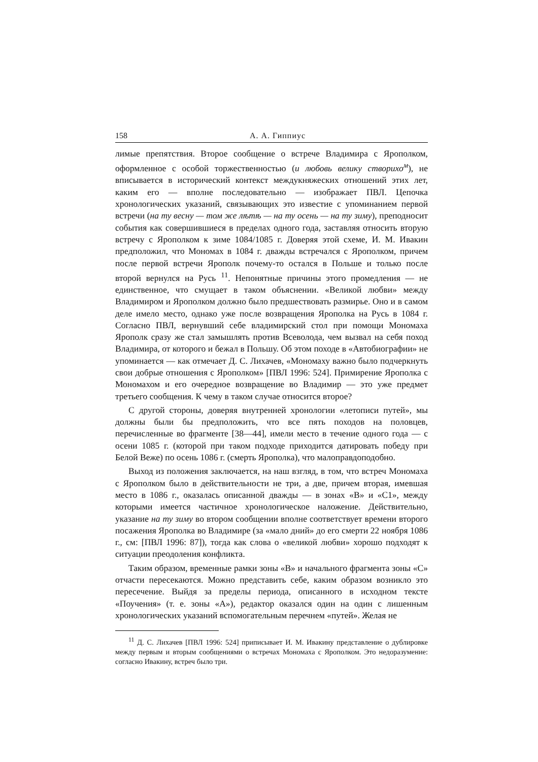158 А. А. Гиппиус
лимые препятствия. Второе сообщение о встрече Владимира с Ярополком, оформленное с особой торжественностью (и любовь велику створихо<sup>м</sup>), не вписывается в исторический контекст междукняжеских отношений этих лет, каким его — вполне последовательно — изображает ПВЛ. Цепочка хронологических указаний, связывающих это известие с упоминанием первой встречи (на ту весну — том же лѣтѣ — на ту осень — на ту зиму), преподносит события как совершившиеся в пределах одного года, заставляя относить вторую встречу с Ярополком к зиме 1084/1085 г. Доверяя этой схеме, И. М. Ивакин предположил, что Мономах в 1084 г. дважды встречался с Ярополком, причем после первой встречи Ярополк почему-то остался в Польше и только после второй вернулся на Русь <sup>11</sup>. Непонятные причины этого промедления — не единственное, что смущает в таком объяснении. «Великой любви» между Владимиром и Ярополком должно было предшествовать размирье. Оно и в самом деле имело место, однако уже после возвращения Ярополка на Русь в 1084 г. Согласно ПВЛ, вернувший себе владимирский стол при помощи Мономаха Ярополк сразу же стал замышлять против Всеволода, чем вызвал на себя поход Владимира, от которого и бежал в Польшу. Об этом походе в «Автобиографии» не упоминается — как отмечает Д. С. Лихачев, «Мономаху важно было подчеркнуть свои добрые отношения с Ярополком» [ПВЛ 1996: 524]. Примирение Ярополка с Мономахом и его очередное возвращение во Владимир — это уже предмет третьего сообщения. К чему в таком случае относится второе?
С другой стороны, доверяя внутренней хронологии «летописи путей», мы должны были бы предположить, что все пять походов на половцев, перечисленные во фрагменте [38—44], имели место в течение одного года — с осени 1085 г. (которой при таком подходе приходится датировать победу при Белой Веже) по осень 1086 г. (смерть Ярополка), что малоправдоподобно.
Выход из положения заключается, на наш взгляд, в том, что встреч Мономаха с Ярополком было в действительности не три, а две, причем вторая, имевшая место в 1086 г., оказалась описанной дважды — в зонах «B» и «C1», между которыми имеется частичное хронологическое наложение. Действительно, указание на ту зиму во втором сообщении вполне соответствует времени второго посажения Ярополка во Владимире (за «мало дний» до его смерти 22 ноября 1086 г., см: [ПВЛ 1996: 87]), тогда как слова о «великой любви» хорошо подходят к ситуации преодоления конфликта.
Таким образом, временные рамки зоны «B» и начального фрагмента зоны «C» отчасти пересекаются. Можно представить себе, каким образом возникло это пересечение. Выйдя за пределы периода, описанного в исходном тексте «Поучения» (т. е. зоны «A»), редактор оказался один на один с лишенным хронологических указаний вспомогательным перечнем «путей». Желая не
<sup>11</sup> Д. С. Лихачев [ПВЛ 1996: 524] приписывает И. М. Ивакину представление о дублировке между первым и вторым сообщениями о встречах Мономаха с Ярополком. Это недоразумение: согласно Ивакину, встреч было три.